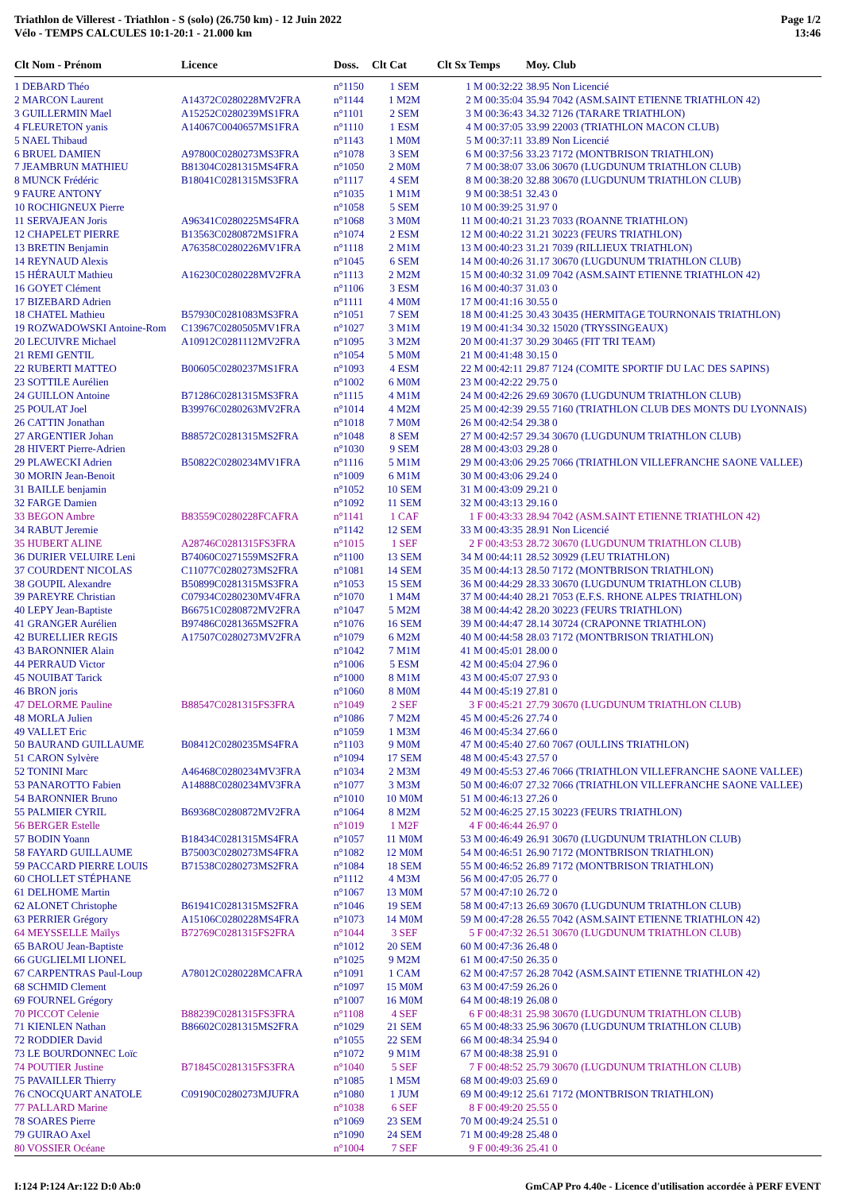Triathlon de Villerest - Triathlon - S (solo) (26.750 km) - 12 Juin 2022
Vélo - TEMPS CALCULES 10:1-20:1 - 21.000 km
Page 1/2
13:46
| Clt Nom - Prénom | Licence | Doss. | Clt Cat | Clt Sx Temps | Moy. Club |
| --- | --- | --- | --- | --- | --- |
| 1 DEBARD Théo | | n°1150 | 1 SEM | 1 M 00:32:22 | 38.95 Non Licencié |
| 2 MARCON Laurent | A14372C0280228MV2FRA | n°1144 | 1 M2M | 2 M 00:35:04 | 35.94 7042 (ASM.SAINT ETIENNE TRIATHLON 42) |
| 3 GUILLERMIN Mael | A15252C0280239MS1FRA | n°1101 | 2 SEM | 3 M 00:36:43 | 34.32 7126 (TARARE TRIATHLON) |
| 4 FLEURETON yanis | A14067C0040657MS1FRA | n°1110 | 1 ESM | 4 M 00:37:05 | 33.99 22003 (TRIATHLON MACON CLUB) |
| 5 NAEL Thibaud | | n°1143 | 1 M0M | 5 M 00:37:11 | 33.89 Non Licencié |
| 6 BRUEL DAMIEN | A97800C0280273MS3FRA | n°1078 | 3 SEM | 6 M 00:37:56 | 33.23 7172 (MONTBRISON TRIATHLON) |
| 7 JEAMBRUN MATHIEU | B81304C0281315MS4FRA | n°1050 | 2 M0M | 7 M 00:38:07 | 33.06 30670 (LUGDUNUM TRIATHLON CLUB) |
| 8 MUNCK Frédéric | B18041C0281315MS3FRA | n°1117 | 4 SEM | 8 M 00:38:20 | 32.88 30670 (LUGDUNUM TRIATHLON CLUB) |
| 9 FAURE ANTONY | | n°1035 | 1 M1M | 9 M 00:38:51 | 32.43 0 |
| 10 ROCHIGNEUX Pierre | | n°1058 | 5 SEM | 10 M 00:39:25 | 31.97 0 |
| 11 SERVAJEAN Joris | A96341C0280225MS4FRA | n°1068 | 3 M0M | 11 M 00:40:21 | 31.23 7033 (ROANNE TRIATHLON) |
| 12 CHAPELET PIERRE | B13563C0280872MS1FRA | n°1074 | 2 ESM | 12 M 00:40:22 | 31.21 30223 (FEURS TRIATHLON) |
| 13 BRETIN Benjamin | A76358C0280226MV1FRA | n°1118 | 2 M1M | 13 M 00:40:23 | 31.21 7039 (RILLIEUX TRIATHLON) |
| 14 REYNAUD Alexis | | n°1045 | 6 SEM | 14 M 00:40:26 | 31.17 30670 (LUGDUNUM TRIATHLON CLUB) |
| 15 HÉRAULT Mathieu | A16230C0280228MV2FRA | n°1113 | 2 M2M | 15 M 00:40:32 | 31.09 7042 (ASM.SAINT ETIENNE TRIATHLON 42) |
| 16 GOYET Clément | | n°1106 | 3 ESM | 16 M 00:40:37 | 31.03 0 |
| 17 BIZEBARD Adrien | | n°1111 | 4 M0M | 17 M 00:41:16 | 30.55 0 |
| 18 CHATEL Mathieu | B57930C0281083MS3FRA | n°1051 | 7 SEM | 18 M 00:41:25 | 30.43 30435 (HERMITAGE TOURNONAIS TRIATHLON) |
| 19 ROZWADOWSKI Antoine-Rom | C13967C0280505MV1FRA | n°1027 | 3 M1M | 19 M 00:41:34 | 30.32 15020 (TRYSSINGEAUX) |
| 20 LECUIVRE Michael | A10912C0281112MV2FRA | n°1095 | 3 M2M | 20 M 00:41:37 | 30.29 30465 (FIT TRI TEAM) |
| 21 REMI GENTIL | | n°1054 | 5 M0M | 21 M 00:41:48 | 30.15 0 |
| 22 RUBERTI MATTEO | B00605C0280237MS1FRA | n°1093 | 4 ESM | 22 M 00:42:11 | 29.87 7124 (COMITE SPORTIF DU LAC DES SAPINS) |
| 23 SOTTILE Aurélien | | n°1002 | 6 M0M | 23 M 00:42:22 | 29.75 0 |
| 24 GUILLON Antoine | B71286C0281315MS3FRA | n°1115 | 4 M1M | 24 M 00:42:26 | 29.69 30670 (LUGDUNUM TRIATHLON CLUB) |
| 25 POULAT Joel | B39976C0280263MV2FRA | n°1014 | 4 M2M | 25 M 00:42:39 | 29.55 7160 (TRIATHLON CLUB DES MONTS DU LYONNAIS) |
| 26 CATTIN Jonathan | | n°1018 | 7 M0M | 26 M 00:42:54 | 29.38 0 |
| 27 ARGENTIER Johan | B88572C0281315MS2FRA | n°1048 | 8 SEM | 27 M 00:42:57 | 29.34 30670 (LUGDUNUM TRIATHLON CLUB) |
| 28 HIVERT Pierre-Adrien | | n°1030 | 9 SEM | 28 M 00:43:03 | 29.28 0 |
| 29 PLAWECKI Adrien | B50822C0280234MV1FRA | n°1116 | 5 M1M | 29 M 00:43:06 | 29.25 7066 (TRIATHLON VILLEFRANCHE SAONE VALLEE) |
| 30 MORIN Jean-Benoit | | n°1009 | 6 M1M | 30 M 00:43:06 | 29.24 0 |
| 31 BAILLE benjamin | | n°1052 | 10 SEM | 31 M 00:43:09 | 29.21 0 |
| 32 FARGE Damien | | n°1092 | 11 SEM | 32 M 00:43:13 | 29.16 0 |
| 33 BEGON Ambre | B83559C0280228FCAFRA | n°1141 | 1 CAF | 1 F 00:43:33 | 28.94 7042 (ASM.SAINT ETIENNE TRIATHLON 42) |
| 34 RABUT Jeremie | | n°1142 | 12 SEM | 33 M 00:43:35 | 28.91 Non Licencié |
| 35 HUBERT ALINE | A28746C0281315FS3FRA | n°1015 | 1 SEF | 2 F 00:43:53 | 28.72 30670 (LUGDUNUM TRIATHLON CLUB) |
| 36 DURIER VELUIRE Leni | B74060C0271559MS2FRA | n°1100 | 13 SEM | 34 M 00:44:11 | 28.52 30929 (LEU TRIATHLON) |
| 37 COURDENT NICOLAS | C11077C0280273MS2FRA | n°1081 | 14 SEM | 35 M 00:44:13 | 28.50 7172 (MONTBRISON TRIATHLON) |
| 38 GOUPIL Alexandre | B50899C0281315MS3FRA | n°1053 | 15 SEM | 36 M 00:44:29 | 28.33 30670 (LUGDUNUM TRIATHLON CLUB) |
| 39 PAREYRE Christian | C07934C0280230MV4FRA | n°1070 | 1 M4M | 37 M 00:44:40 | 28.21 7053 (E.F.S. RHONE ALPES TRIATHLON) |
| 40 LEPY Jean-Baptiste | B66751C0280872MV2FRA | n°1047 | 5 M2M | 38 M 00:44:42 | 28.20 30223 (FEURS TRIATHLON) |
| 41 GRANGER Aurélien | B97486C0281365MS2FRA | n°1076 | 16 SEM | 39 M 00:44:47 | 28.14 30724 (CRAPONNE TRIATHLON) |
| 42 BURELLIER REGIS | A17507C0280273MV2FRA | n°1079 | 6 M2M | 40 M 00:44:58 | 28.03 7172 (MONTBRISON TRIATHLON) |
| 43 BARONNIER Alain | | n°1042 | 7 M1M | 41 M 00:45:01 | 28.00 0 |
| 44 PERRAUD Victor | | n°1006 | 5 ESM | 42 M 00:45:04 | 27.96 0 |
| 45 NOUIBAT Tarick | | n°1000 | 8 M1M | 43 M 00:45:07 | 27.93 0 |
| 46 BRON joris | | n°1060 | 8 M0M | 44 M 00:45:19 | 27.81 0 |
| 47 DELORME Pauline | B88547C0281315FS3FRA | n°1049 | 2 SEF | 3 F 00:45:21 | 27.79 30670 (LUGDUNUM TRIATHLON CLUB) |
| 48 MORLA Julien | | n°1086 | 7 M2M | 45 M 00:45:26 | 27.74 0 |
| 49 VALLET Eric | | n°1059 | 1 M3M | 46 M 00:45:34 | 27.66 0 |
| 50 BAURAND GUILLAUME | B08412C0280235MS4FRA | n°1103 | 9 M0M | 47 M 00:45:40 | 27.60 7067 (OULLINS TRIATHLON) |
| 51 CARON Sylvère | | n°1094 | 17 SEM | 48 M 00:45:43 | 27.57 0 |
| 52 TONINI Marc | A46468C0280234MV3FRA | n°1034 | 2 M3M | 49 M 00:45:53 | 27.46 7066 (TRIATHLON VILLEFRANCHE SAONE VALLEE) |
| 53 PANAROTTO Fabien | A14888C0280234MV3FRA | n°1077 | 3 M3M | 50 M 00:46:07 | 27.32 7066 (TRIATHLON VILLEFRANCHE SAONE VALLEE) |
| 54 BARONNIER Bruno | | n°1010 | 10 M0M | 51 M 00:46:13 | 27.26 0 |
| 55 PALMIER CYRIL | B69368C0280872MV2FRA | n°1064 | 8 M2M | 52 M 00:46:25 | 27.15 30223 (FEURS TRIATHLON) |
| 56 BERGER Estelle | | n°1019 | 1 M2F | 4 F 00:46:44 | 26.97 0 |
| 57 BODIN Yoann | B18434C0281315MS4FRA | n°1057 | 11 M0M | 53 M 00:46:49 | 26.91 30670 (LUGDUNUM TRIATHLON CLUB) |
| 58 FAYARD GUILLAUME | B75003C0280273MS4FRA | n°1082 | 12 M0M | 54 M 00:46:51 | 26.90 7172 (MONTBRISON TRIATHLON) |
| 59 PACCARD PIERRE LOUIS | B71538C0280273MS2FRA | n°1084 | 18 SEM | 55 M 00:46:52 | 26.89 7172 (MONTBRISON TRIATHLON) |
| 60 CHOLLET STÉPHANE | | n°1112 | 4 M3M | 56 M 00:47:05 | 26.77 0 |
| 61 DELHOME Martin | | n°1067 | 13 M0M | 57 M 00:47:10 | 26.72 0 |
| 62 ALONET Christophe | B61941C0281315MS2FRA | n°1046 | 19 SEM | 58 M 00:47:13 | 26.69 30670 (LUGDUNUM TRIATHLON CLUB) |
| 63 PERRIER Grégory | A15106C0280228MS4FRA | n°1073 | 14 M0M | 59 M 00:47:28 | 26.55 7042 (ASM.SAINT ETIENNE TRIATHLON 42) |
| 64 MEYSSELLE Maïlys | B72769C0281315FS2FRA | n°1044 | 3 SEF | 5 F 00:47:32 | 26.51 30670 (LUGDUNUM TRIATHLON CLUB) |
| 65 BAROU Jean-Baptiste | | n°1012 | 20 SEM | 60 M 00:47:36 | 26.48 0 |
| 66 GUGLIELMI LIONEL | | n°1025 | 9 M2M | 61 M 00:47:50 | 26.35 0 |
| 67 CARPENTRAS Paul-Loup | A78012C0280228MCAFRA | n°1091 | 1 CAM | 62 M 00:47:57 | 26.28 7042 (ASM.SAINT ETIENNE TRIATHLON 42) |
| 68 SCHMID Clement | | n°1097 | 15 M0M | 63 M 00:47:59 | 26.26 0 |
| 69 FOURNEL Grégory | | n°1007 | 16 M0M | 64 M 00:48:19 | 26.08 0 |
| 70 PICCOT Celenie | B88239C0281315FS3FRA | n°1108 | 4 SEF | 6 F 00:48:31 | 25.98 30670 (LUGDUNUM TRIATHLON CLUB) |
| 71 KIENLEN Nathan | B86602C0281315MS2FRA | n°1029 | 21 SEM | 65 M 00:48:33 | 25.96 30670 (LUGDUNUM TRIATHLON CLUB) |
| 72 RODDIER David | | n°1055 | 22 SEM | 66 M 00:48:34 | 25.94 0 |
| 73 LE BOURDONNEC Loïc | | n°1072 | 9 M1M | 67 M 00:48:38 | 25.91 0 |
| 74 POUTIER Justine | B71845C0281315FS3FRA | n°1040 | 5 SEF | 7 F 00:48:52 | 25.79 30670 (LUGDUNUM TRIATHLON CLUB) |
| 75 PAVAILLER Thierry | | n°1085 | 1 M5M | 68 M 00:49:03 | 25.69 0 |
| 76 CNOCQUART ANATOLE | C09190C0280273MJUFRA | n°1080 | 1 JUM | 69 M 00:49:12 | 25.61 7172 (MONTBRISON TRIATHLON) |
| 77 PALLARD Marine | | n°1038 | 6 SEF | 8 F 00:49:20 | 25.55 0 |
| 78 SOARES Pierre | | n°1069 | 23 SEM | 70 M 00:49:24 | 25.51 0 |
| 79 GUIRAO Axel | | n°1090 | 24 SEM | 71 M 00:49:28 | 25.48 0 |
| 80 VOSSIER Océane | | n°1004 | 7 SEF | 9 F 00:49:36 | 25.41 0 |
I:124 P:124 Ar:122 D:0 Ab:0 GmCAP Pro 4.40e - Licence d'utilisation accordée à PERF EVENT